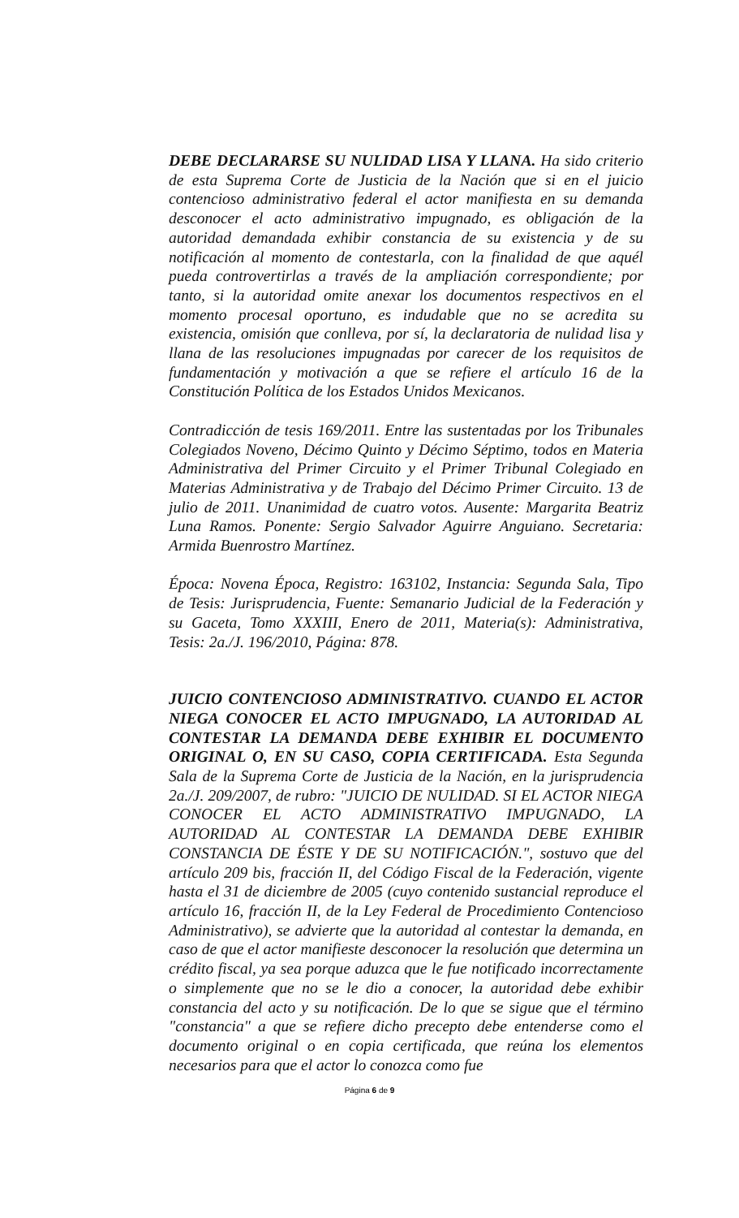DEBE DECLARARSE SU NULIDAD LISA Y LLANA. Ha sido criterio de esta Suprema Corte de Justicia de la Nación que si en el juicio contencioso administrativo federal el actor manifiesta en su demanda desconocer el acto administrativo impugnado, es obligación de la autoridad demandada exhibir constancia de su existencia y de su notificación al momento de contestarla, con la finalidad de que aquél pueda controvertirlas a través de la ampliación correspondiente; por tanto, si la autoridad omite anexar los documentos respectivos en el momento procesal oportuno, es indudable que no se acredita su existencia, omisión que conlleva, por sí, la declaratoria de nulidad lisa y llana de las resoluciones impugnadas por carecer de los requisitos de fundamentación y motivación a que se refiere el artículo 16 de la Constitución Política de los Estados Unidos Mexicanos.
Contradicción de tesis 169/2011. Entre las sustentadas por los Tribunales Colegiados Noveno, Décimo Quinto y Décimo Séptimo, todos en Materia Administrativa del Primer Circuito y el Primer Tribunal Colegiado en Materias Administrativa y de Trabajo del Décimo Primer Circuito. 13 de julio de 2011. Unanimidad de cuatro votos. Ausente: Margarita Beatriz Luna Ramos. Ponente: Sergio Salvador Aguirre Anguiano. Secretaria: Armida Buenrostro Martínez.
Época: Novena Época, Registro: 163102, Instancia: Segunda Sala, Tipo de Tesis: Jurisprudencia, Fuente: Semanario Judicial de la Federación y su Gaceta, Tomo XXXIII, Enero de 2011, Materia(s): Administrativa, Tesis: 2a./J. 196/2010, Página: 878.
JUICIO CONTENCIOSO ADMINISTRATIVO. CUANDO EL ACTOR NIEGA CONOCER EL ACTO IMPUGNADO, LA AUTORIDAD AL CONTESTAR LA DEMANDA DEBE EXHIBIR EL DOCUMENTO ORIGINAL O, EN SU CASO, COPIA CERTIFICADA. Esta Segunda Sala de la Suprema Corte de Justicia de la Nación, en la jurisprudencia 2a./J. 209/2007, de rubro: "JUICIO DE NULIDAD. SI EL ACTOR NIEGA CONOCER EL ACTO ADMINISTRATIVO IMPUGNADO, LA AUTORIDAD AL CONTESTAR LA DEMANDA DEBE EXHIBIR CONSTANCIA DE ÉSTE Y DE SU NOTIFICACIÓN.", sostuvo que del artículo 209 bis, fracción II, del Código Fiscal de la Federación, vigente hasta el 31 de diciembre de 2005 (cuyo contenido sustancial reproduce el artículo 16, fracción II, de la Ley Federal de Procedimiento Contencioso Administrativo), se advierte que la autoridad al contestar la demanda, en caso de que el actor manifieste desconocer la resolución que determina un crédito fiscal, ya sea porque aduzca que le fue notificado incorrectamente o simplemente que no se le dio a conocer, la autoridad debe exhibir constancia del acto y su notificación. De lo que se sigue que el término "constancia" a que se refiere dicho precepto debe entenderse como el documento original o en copia certificada, que reúna los elementos necesarios para que el actor lo conozca como fue
Página 6 de 9